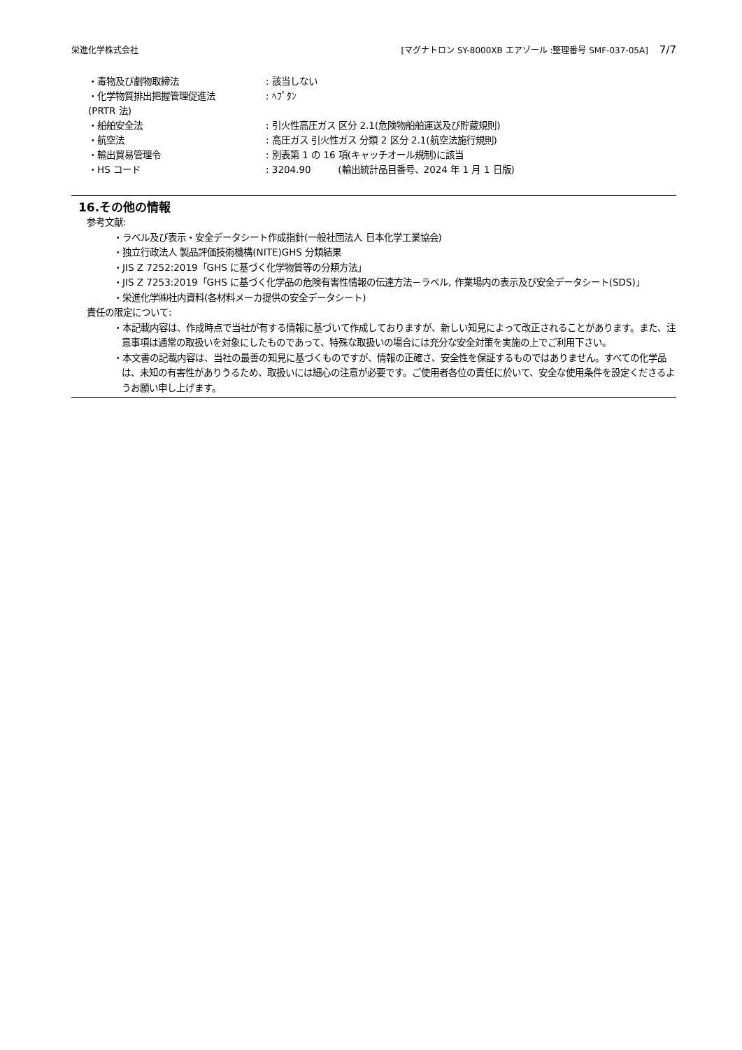栄進化学株式会社 [マグナトロン SY-8000XB エアゾール :整理番号 SMF-037-05A] 7/7
| ・毒物及び劇物取締法 | : 該当しない |
| ・化学物質排出把握管理促進法 (PRTR 法) | : ﾍﾌﾟﾀﾝ |
| ・船舶安全法 | : 引火性高圧ガス 区分 2.1(危険物船舶運送及び貯蔵規則) |
| ・航空法 | : 高圧ガス 引火性ガス 分類 2 区分 2.1(航空法施行規則) |
| ・輸出貿易管理令 | : 別表第 1 の 16 項(キャッチオール規制)に該当 |
| ・HS コード | : 3204.90 (輸出統計品目番号、2024 年 1 月 1 日版) |
16.その他の情報
参考文献:
・ラベル及び表示・安全データシート作成指針(一般社団法人 日本化学工業協会)
・独立行政法人 製品評価技術機構(NITE)GHS 分類結果
・JIS Z 7252:2019「GHS に基づく化学物質等の分類方法」
・JIS Z 7253:2019「GHS に基づく化学品の危険有害性情報の伝達方法－ラベル, 作業場内の表示及び安全データシート(SDS)」
・栄進化学㈱社内資料(各材料メーカ提供の安全データシート)
責任の限定について:
・本記載内容は、作成時点で当社が有する情報に基づいて作成しておりますが、新しい知見によって改正されることがあります。また、注意事項は通常の取扱いを対象にしたものであって、特殊な取扱いの場合には充分な安全対策を実施の上でご利用下さい。
・本文書の記載内容は、当社の最善の知見に基づくものですが、情報の正確さ、安全性を保証するものではありません。すべての化学品は、未知の有害性がありうるため、取扱いには細心の注意が必要です。ご使用者各位の責任に於いて、安全な使用条件を設定くださるようお願い申し上げます。